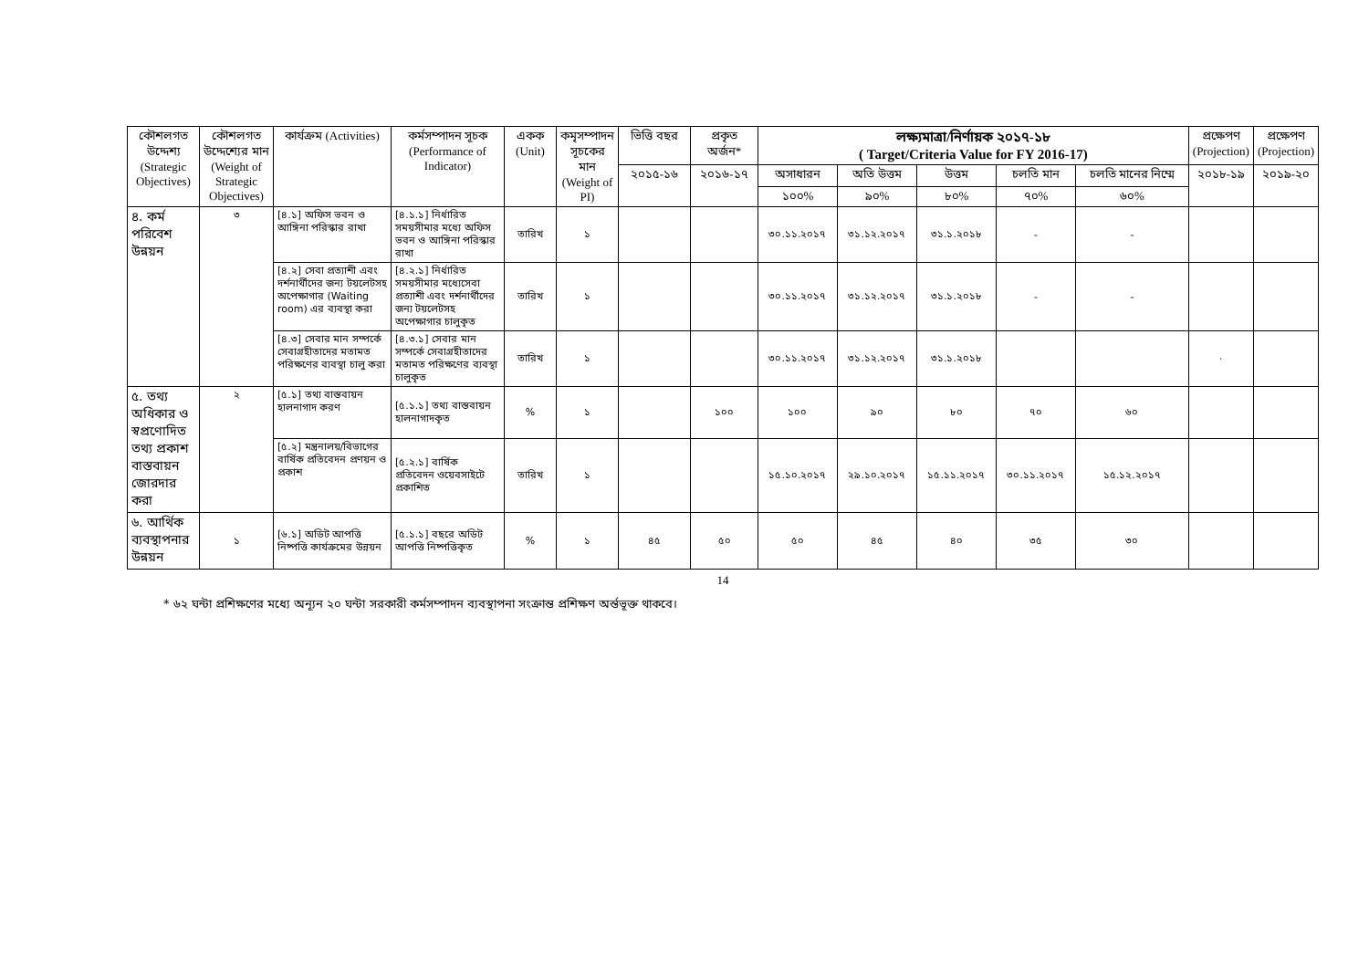| কৌশলগত উদ্দেশ্য (Strategic Objectives) | কৌশলগত উদ্দেশ্যের মান (Weight of Strategic Objectives) | কার্যক্রম (Activities) | কর্মসম্পাদন সূচক (Performance of Indicator) | একক (Unit) | কমৃসম্পাদন সূচকের মান (Weight of PI) | ভিত্তি বছর | প্রকৃত অর্জন* | লক্ষ্যমাত্রা/নির্ণায়ক ২০১৭-১৮ ( Target/Criteria Value for FY 2016-17) | | | | | প্রক্ষেপণ (Projection) | প্রক্ষেপণ (Projection) |
| --- | --- | --- | --- | --- | --- | --- | --- | --- | --- | --- | --- | --- | --- | --- |
| | | | | | | ২০১৫-১৬ | ২০১৬-১৭ | অসাধারন | অতি উত্তম | উত্তম | চলতি মান | চলতি মানের নিম্মে | ২০১৮-১৯ | ২০১৯-২০ |
| | | | | | | | | ১০০% | ৯০% | ৮০% | ৭০% | ৬০% | | |
| ৪. কর্ম পরিবেশ উন্নয়ন | ৩ | [৪.১] অফিস ভবন ও আঙ্গিনা পরিস্কার রাখা | [৪.১.১] নির্ধারিত সময়সীমার মধ্যে অফিস ভবন ও আঙ্গিনা পরিস্কার রাখা | তারিখ | ১ | | | ৩০.১১.২০১৭ | ৩১.১২.২০১৭ | ৩১.১.২০১৮ | - | - | | |
| | | [৪.২] সেবা প্রত্যাশী এবং দর্শনার্থীদের জন্য টয়লেটসহ অপেক্ষাগার (Waiting room) এর ব্যবস্থা করা | [৪.২.১] নির্ধারিত সময়সীমার মধ্যেসেবা প্রত্যাশী এবং দর্শনার্থীদের জন্য টয়লেটসহ অপেক্ষাগার চালুকৃত | তারিখ | ১ | | | ৩০.১১.২০১৭ | ৩১.১২.২০১৭ | ৩১.১.২০১৮ | - | - | | |
| | | [৪.৩] সেবার মান সম্পর্কে সেবাগ্রহীতাদের মতামত পরিক্ষণের ব্যবস্থা চালু করা | [৪.৩.১] সেবার মান সম্পর্কে সেবাগ্রহীতাদের মতামত পরিক্ষণের ব্যবস্থা চালুকৃত | তারিখ | ১ | | | ৩০.১১.২০১৭ | ৩১.১২.২০১৭ | ৩১.১.২০১৮ | | | · | |
| ৫. তথ্য অধিকার ও স্বপ্রণোদিত তথ্য প্রকাশ বাস্তবায়ন জোরদার করা | ২ | [৫.১] তথ্য বাস্তবায়ন হালনাগাদ করণ | [৫.১.১] তথ্য বাস্তবায়ন হালনাগাদকৃত | % | ১ | | ১০০ | ১০০ | ৯০ | ৮০ | ৭০ | ৬০ | | |
| | | [৫.২] মন্ত্রনালয়/বিভাগের বার্ষিক প্রতিবেদন প্রণয়ন ও প্রকাশ | [৫.২.১] বার্ষিক প্রতিবেদন ওয়েবসাইটে প্রকাশিত | তারিখ | ১ | | | ১৫.১০.২০১৭ | ২৯.১০.২০১৭ | ১৫.১১.২০১৭ | ৩০.১১.২০১৭ | ১৫.১২.২০১৭ | | |
| ৬. আর্থিক ব্যবস্থাপনার উন্নয়ন | ১ | [৬.১] অডিট আপত্তি নিষ্পত্তি কার্যক্রমের উন্নয়ন | [৫.১.১] বছরে অডিট আপত্তি নিষ্পত্তিকৃত | % | ১ | ৪৫ | ৫০ | ৫০ | ৪৫ | ৪০ | ৩৫ | ৩০ | | |
14
* ৬২ ঘন্টা প্রশিক্ষণের মধ্যে অন্যূন ২০ ঘন্টা সরকারী কর্মসম্পাদন ব্যবস্থাপনা সংক্রান্ত প্রশিক্ষণ অর্ন্তভূক্ত থাকবে।